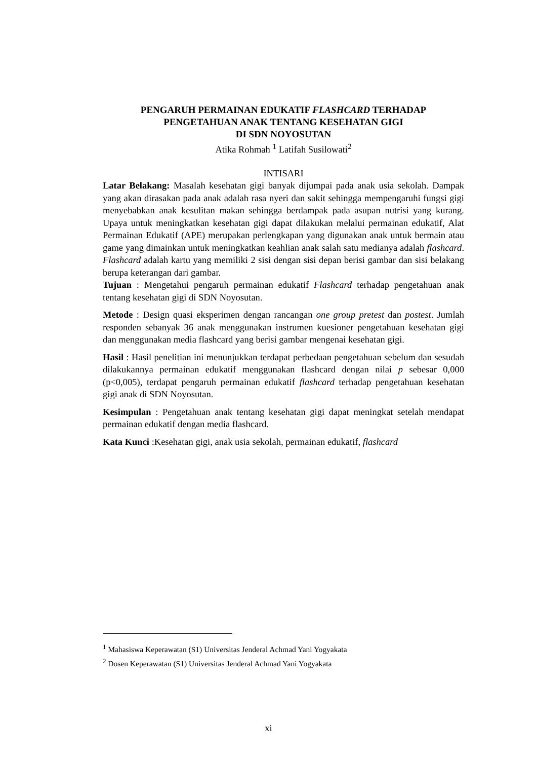PENGARUH PERMAINAN EDUKATIF FLASHCARD TERHADAP
PENGETAHUAN ANAK TENTANG KESEHATAN GIGI
DI SDN NOYOSUTAN
Atika Rohmah <sup>1</sup> Latifah Susilowati<sup>2</sup>
INTISARI
Latar Belakang: Masalah kesehatan gigi banyak dijumpai pada anak usia sekolah. Dampak yang akan dirasakan pada anak adalah rasa nyeri dan sakit sehingga mempengaruhi fungsi gigi menyebabkan anak kesulitan makan sehingga berdampak pada asupan nutrisi yang kurang. Upaya untuk meningkatkan kesehatan gigi dapat dilakukan melalui permainan edukatif, Alat Permainan Edukatif (APE) merupakan perlengkapan yang digunakan anak untuk bermain atau game yang dimainkan untuk meningkatkan keahlian anak salah satu medianya adalah flashcard. Flashcard adalah kartu yang memiliki 2 sisi dengan sisi depan berisi gambar dan sisi belakang berupa keterangan dari gambar.
Tujuan : Mengetahui pengaruh permainan edukatif Flashcard terhadap pengetahuan anak tentang kesehatan gigi di SDN Noyosutan.
Metode : Design quasi eksperimen dengan rancangan one group pretest dan postest. Jumlah responden sebanyak 36 anak menggunakan instrumen kuesioner pengetahuan kesehatan gigi dan menggunakan media flashcard yang berisi gambar mengenai kesehatan gigi.
Hasil : Hasil penelitian ini menunjukkan terdapat perbedaan pengetahuan sebelum dan sesudah dilakukannya permainan edukatif menggunakan flashcard dengan nilai p sebesar 0,000 (p<0,005), terdapat pengaruh permainan edukatif flashcard terhadap pengetahuan kesehatan gigi anak di SDN Noyosutan.
Kesimpulan : Pengetahuan anak tentang kesehatan gigi dapat meningkat setelah mendapat permainan edukatif dengan media flashcard.
Kata Kunci :Kesehatan gigi, anak usia sekolah, permainan edukatif, flashcard
<sup>1</sup> Mahasiswa Keperawatan (S1) Universitas Jenderal Achmad Yani Yogyakata
<sup>2</sup> Dosen Keperawatan (S1) Universitas Jenderal Achmad Yani Yogyakata
xi